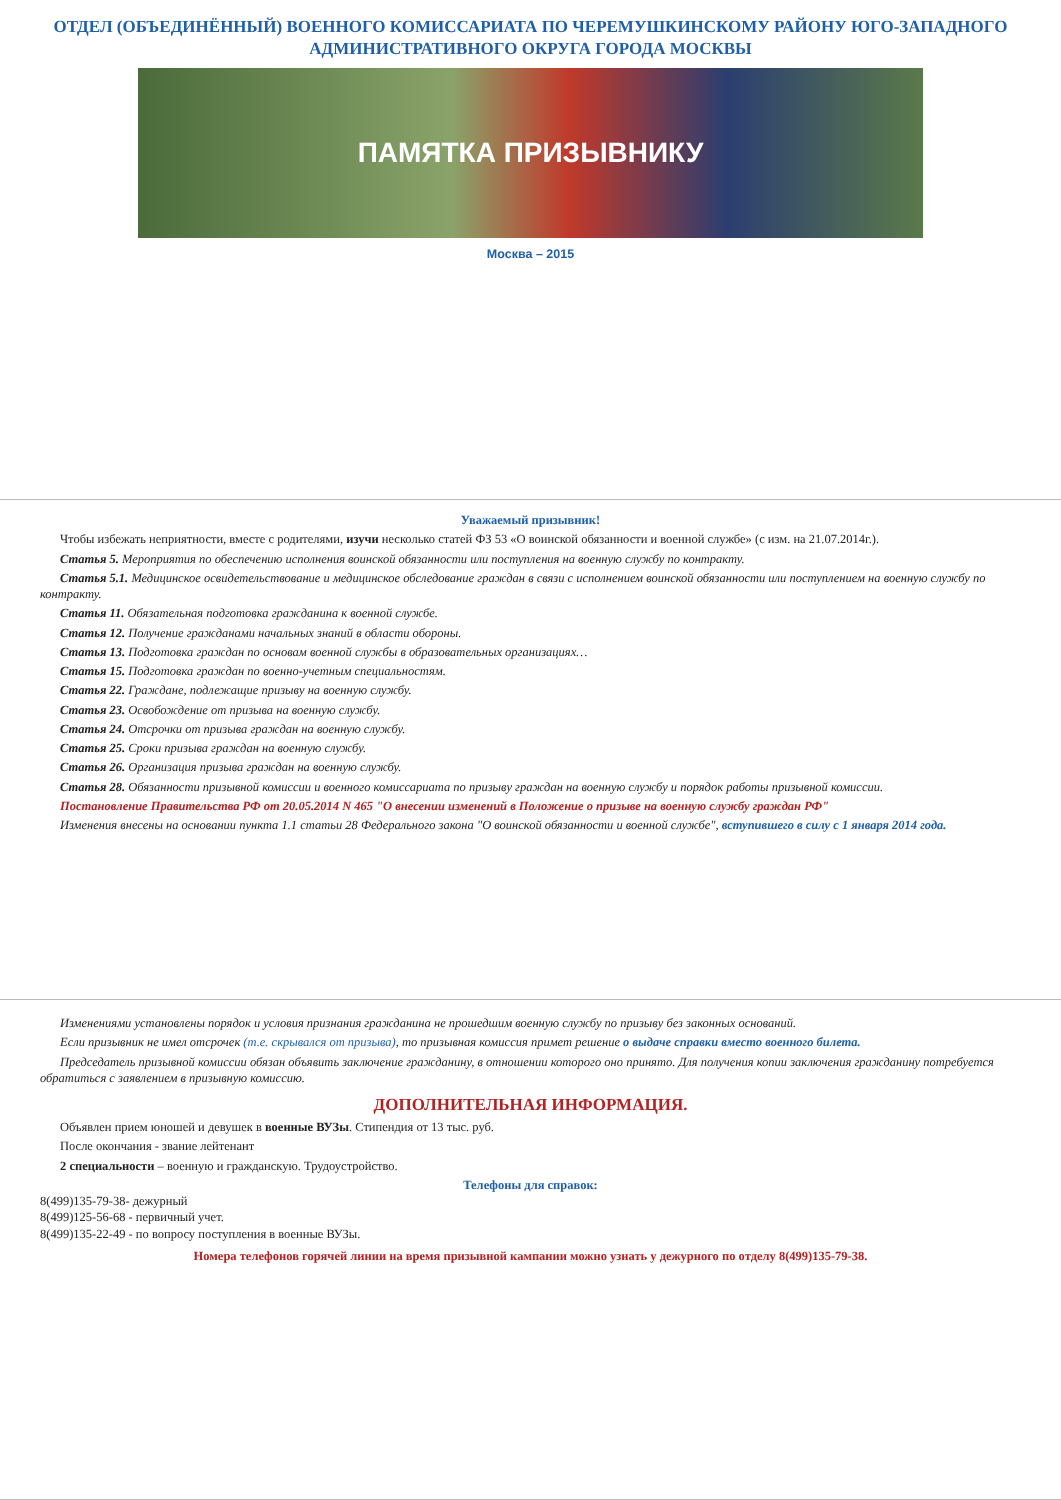ОТДЕЛ (ОБЪЕДИНЁННЫЙ) ВОЕННОГО КОМИССАРИАТА ПО ЧЕРЕМУШКИНСКОМУ РАЙОНУ ЮГО-ЗАПАДНОГО АДМИНИСТРАТИВНОГО ОКРУГА ГОРОДА МОСКВЫ
ПАМЯТКА ПРИЗЫВНИКУ
Москва – 2015
Уважаемый призывник!
Чтобы избежать неприятности, вместе с родителями, изучи несколько статей ФЗ 53 «О воинской обязанности и военной службе» (с изм. на 21.07.2014г.).
Статья 5. Мероприятия по обеспечению исполнения воинской обязанности или поступления на военную службу по контракту.
Статья 5.1. Медицинское освидетельствование и медицинское обследование граждан в связи с исполнением воинской обязанности или поступлением на военную службу по контракту.
Статья 11. Обязательная подготовка гражданина к военной службе.
Статья 12. Получение гражданами начальных знаний в области обороны.
Статья 13. Подготовка граждан по основам военной службы в образовательных организациях…
Статья 15. Подготовка граждан по военно-учетным специальностям.
Статья 22. Граждане, подлежащие призыву на военную службу.
Статья 23. Освобождение от призыва на военную службу.
Статья 24. Отсрочки от призыва граждан на военную службу.
Статья 25. Сроки призыва граждан на военную службу.
Статья 26. Организация призыва граждан на военную службу.
Статья 28. Обязанности призывной комиссии и военного комиссариата по призыву граждан на военную службу и порядок работы призывной комиссии.
Постановление Правительства РФ от 20.05.2014 N 465 "О внесении изменений в Положение о призыве на военную службу граждан РФ"
Изменения внесены на основании пункта 1.1 статьи 28 Федерального закона "О воинской обязанности и военной службе", вступившего в силу с 1 января 2014 года.
Изменениями установлены порядок и условия признания гражданина не прошедшим военную службу по призыву без законных оснований.
Если призывник не имел отсрочек (т.е. скрывался от призыва), то призывная комиссия примет решение о выдаче справки вместо военного билета.
Председатель призывной комиссии обязан объявить заключение гражданину, в отношении которого оно принято. Для получения копии заключения гражданину потребуется обратиться с заявлением в призывную комиссию.
ДОПОЛНИТЕЛЬНАЯ ИНФОРМАЦИЯ.
Объявлен прием юношей и девушек в военные ВУЗы. Стипендия от 13 тыс. руб.
После окончания - звание лейтенант
2 специальности – военную и гражданскую. Трудоустройство.
Телефоны для справок:
8(499)135-79-38- дежурный
8(499)125-56-68 - первичный учет.
8(499)135-22-49 - по вопросу поступления в военные ВУЗы.
Номера телефонов горячей линии на время призывной кампании можно узнать у дежурного по отделу 8(499)135-79-38.